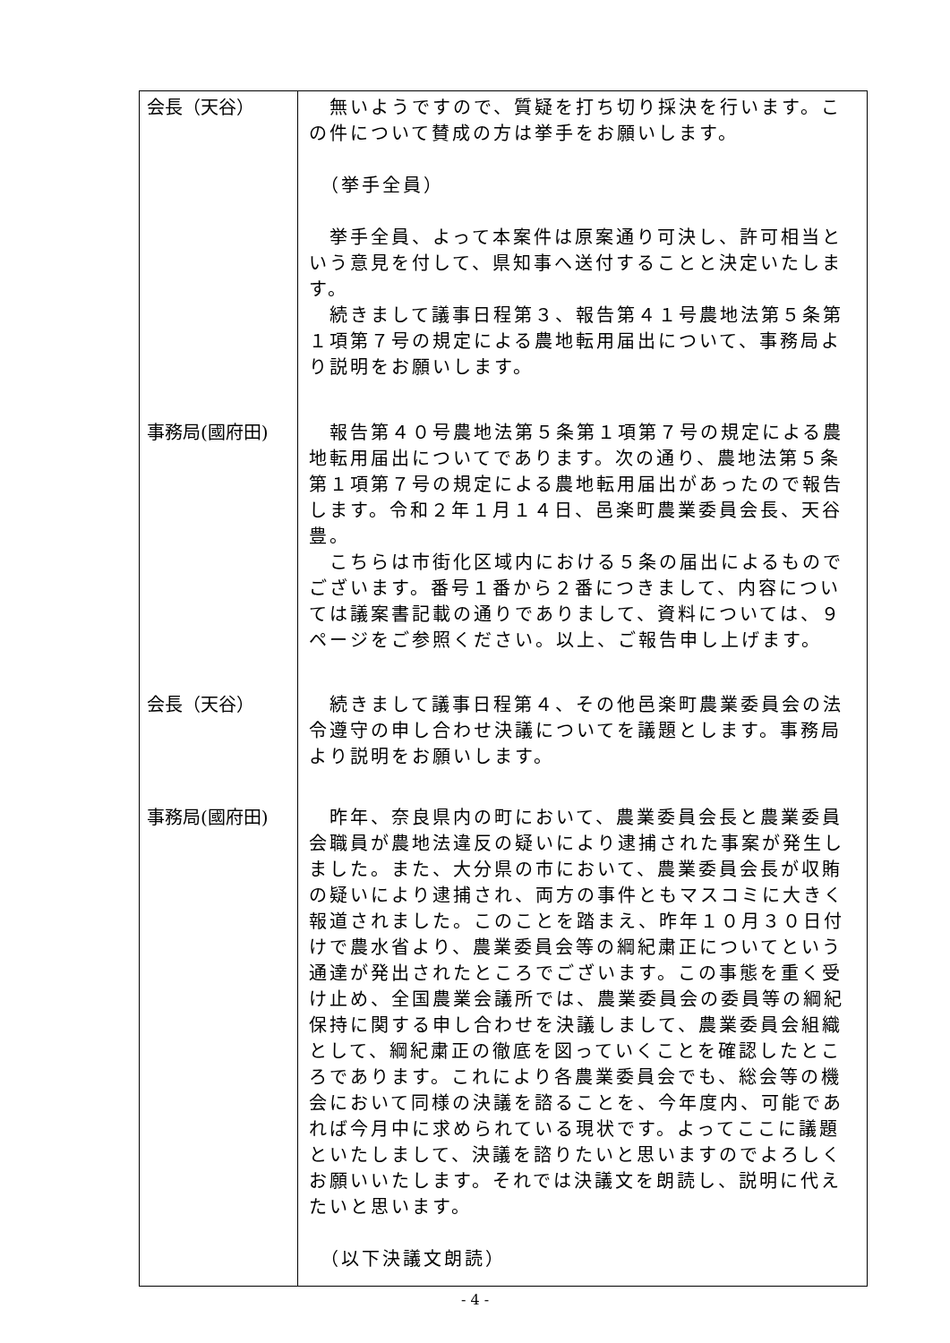| 会長（天谷） | 無いようですので、質疑を打ち切り採決を行います。この件について賛成の方は挙手をお願いします。 （挙手全員） 挙手全員、よって本案件は原案通り可決し、許可相当という意見を付して、県知事へ送付することと決定いたします。 続きまして議事日程第３、報告第４１号農地法第５条第１項第７号の規定による農地転用届出について、事務局より説明をお願いします。 |
| 事務局(國府田) | 報告第４０号農地法第５条第１項第７号の規定による農地転用届出についてであります。次の通り、農地法第５条第１項第７号の規定による農地転用届出があったので報告します。令和２年１月１４日、邑楽町農業委員会長、天谷豊。 こちらは市街化区域内における５条の届出によるものでございます。番号１番から２番につきまして、内容については議案書記載の通りでありまして、資料については、９ページをご参照ください。以上、ご報告申し上げます。 |
| 会長（天谷） | 続きまして議事日程第４、その他邑楽町農業委員会の法令遵守の申し合わせ決議についてを議題とします。事務局より説明をお願いします。 |
| 事務局(國府田) | 昨年、奈良県内の町において、農業委員会長と農業委員会職員が農地法違反の疑いにより逮捕された事案が発生しました。また、大分県の市において、農業委員会長が収賄の疑いにより逮捕され、両方の事件ともマスコミに大きく報道されました。このことを踏まえ、昨年１０月３０日付けで農水省より、農業委員会等の綱紀粛正についてという通達が発出されたところでございます。この事態を重く受け止め、全国農業会議所では、農業委員会の委員等の綱紀保持に関する申し合わせを決議しまして、農業委員会組織として、綱紀粛正の徹底を図っていくことを確認したところであります。これにより各農業委員会でも、総会等の機会において同様の決議を諮ることを、今年度内、可能であれば今月中に求められている現状です。よってここに議題といたしまして、決議を諮りたいと思いますのでよろしくお願いいたします。それでは決議文を朗読し、説明に代えたいと思います。 （以下決議文朗読） |
- 4 -